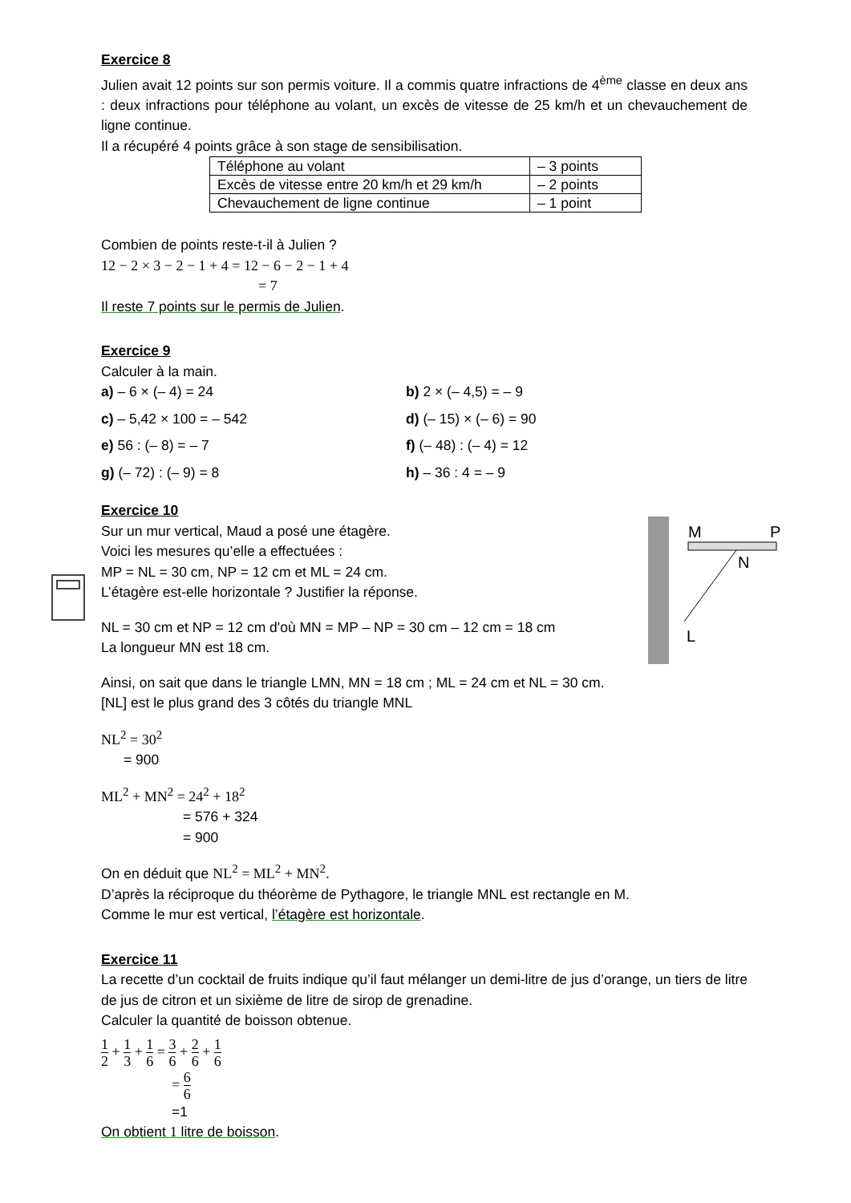Exercice 8
Julien avait 12 points sur son permis voiture. Il a commis quatre infractions de 4<sup>ème</sup> classe en deux ans : deux infractions pour téléphone au volant, un excès de vitesse de 25 km/h et un chevauchement de ligne continue.
Il a récupéré 4 points grâce à son stage de sensibilisation.
| Téléphone au volant | – 3 points |
| Excès de vitesse entre 20 km/h et 29 km/h | – 2 points |
| Chevauchement de ligne continue | – 1 point |
Combien de points reste-t-il à Julien ?
12 − 2 × 3 − 2 − 1 + 4 = 12 − 6 − 2 − 1 + 4
= 7
Il reste 7 points sur le permis de Julien.
Exercice 9
Calculer à la main.
a) – 6 × (– 4) = 24
b) 2 × (– 4,5) = – 9
c) – 5,42 × 100 = – 542
d) (– 15) × (– 6) = 90
e) 56 : (– 8) = – 7
f) (– 48) : (– 4) = 12
g) (– 72) : (– 9) = 8
h) – 36 : 4 = – 9
Exercice 10
Sur un mur vertical, Maud a posé une étagère.
Voici les mesures qu’elle a effectuées :
MP = NL = 30 cm, NP = 12 cm et ML = 24 cm.
L’étagère est-elle horizontale ? Justifier la réponse.
NL = 30 cm et NP = 12 cm d'où MN = MP – NP = 30 cm – 12 cm = 18 cm
La longueur MN est 18 cm.
Ainsi, on sait que dans le triangle LMN, MN = 18 cm ; ML = 24 cm et NL = 30 cm.
[NL] est le plus grand des 3 côtés du triangle MNL
NL<sup>2</sup> = 30<sup>2</sup>
= 900
ML<sup>2</sup> + MN<sup>2</sup> = 24<sup>2</sup> + 18<sup>2</sup>
= 576 + 324
= 900
On en déduit que NL<sup>2</sup> = ML<sup>2</sup> + MN<sup>2</sup>.
D’après la réciproque du théorème de Pythagore, le triangle MNL est rectangle en M.
Comme le mur est vertical, l’étagère est horizontale.
Exercice 11
La recette d’un cocktail de fruits indique qu’il faut mélanger un demi-litre de jus d’orange, un tiers de litre de jus de citron et un sixième de litre de sirop de grenadine.
Calculer la quantité de boisson obtenue.
1 2 + 1 3 + 1 6 = 3 6 + 2 6 + 1 6
= 6 6
=1
On obtient 1 litre de boisson.
M
P
N
L